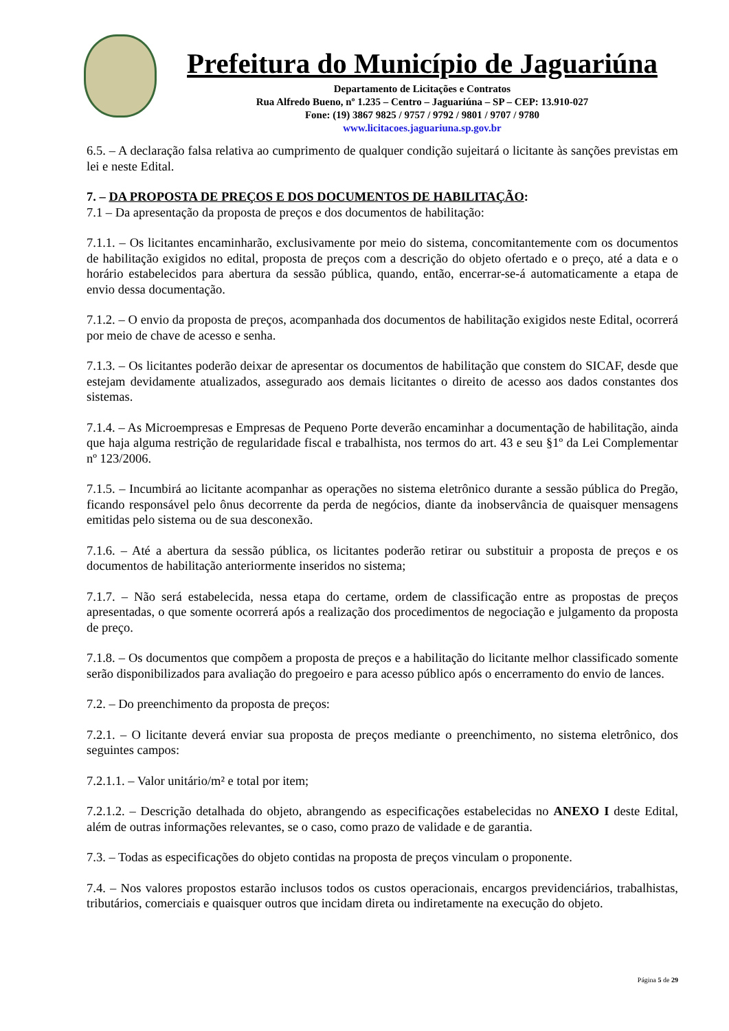Prefeitura do Município de Jaguariúna
Departamento de Licitações e Contratos
Rua Alfredo Bueno, nº 1.235 – Centro – Jaguariúna – SP – CEP: 13.910-027
Fone: (19) 3867 9825 / 9757 / 9792 / 9801 / 9707 / 9780
www.licitacoes.jaguariuna.sp.gov.br
6.5. – A declaração falsa relativa ao cumprimento de qualquer condição sujeitará o licitante às sanções previstas em lei e neste Edital.
7. – DA PROPOSTA DE PREÇOS E DOS DOCUMENTOS DE HABILITAÇÃO:
7.1 – Da apresentação da proposta de preços e dos documentos de habilitação:
7.1.1. – Os licitantes encaminharão, exclusivamente por meio do sistema, concomitantemente com os documentos de habilitação exigidos no edital, proposta de preços com a descrição do objeto ofertado e o preço, até a data e o horário estabelecidos para abertura da sessão pública, quando, então, encerrar-se-á automaticamente a etapa de envio dessa documentação.
7.1.2. – O envio da proposta de preços, acompanhada dos documentos de habilitação exigidos neste Edital, ocorrerá por meio de chave de acesso e senha.
7.1.3. – Os licitantes poderão deixar de apresentar os documentos de habilitação que constem do SICAF, desde que estejam devidamente atualizados, assegurado aos demais licitantes o direito de acesso aos dados constantes dos sistemas.
7.1.4. – As Microempresas e Empresas de Pequeno Porte deverão encaminhar a documentação de habilitação, ainda que haja alguma restrição de regularidade fiscal e trabalhista, nos termos do art. 43 e seu §1º da Lei Complementar nº 123/2006.
7.1.5. – Incumbirá ao licitante acompanhar as operações no sistema eletrônico durante a sessão pública do Pregão, ficando responsável pelo ônus decorrente da perda de negócios, diante da inobservância de quaisquer mensagens emitidas pelo sistema ou de sua desconexão.
7.1.6. – Até a abertura da sessão pública, os licitantes poderão retirar ou substituir a proposta de preços e os documentos de habilitação anteriormente inseridos no sistema;
7.1.7. – Não será estabelecida, nessa etapa do certame, ordem de classificação entre as propostas de preços apresentadas, o que somente ocorrerá após a realização dos procedimentos de negociação e julgamento da proposta de preço.
7.1.8. – Os documentos que compõem a proposta de preços e a habilitação do licitante melhor classificado somente serão disponibilizados para avaliação do pregoeiro e para acesso público após o encerramento do envio de lances.
7.2. – Do preenchimento da proposta de preços:
7.2.1. – O licitante deverá enviar sua proposta de preços mediante o preenchimento, no sistema eletrônico, dos seguintes campos:
7.2.1.1. – Valor unitário/m² e total por item;
7.2.1.2. – Descrição detalhada do objeto, abrangendo as especificações estabelecidas no ANEXO I deste Edital, além de outras informações relevantes, se o caso, como prazo de validade e de garantia.
7.3. – Todas as especificações do objeto contidas na proposta de preços vinculam o proponente.
7.4. – Nos valores propostos estarão inclusos todos os custos operacionais, encargos previdenciários, trabalhistas, tributários, comerciais e quaisquer outros que incidam direta ou indiretamente na execução do objeto.
Página 5 de 29